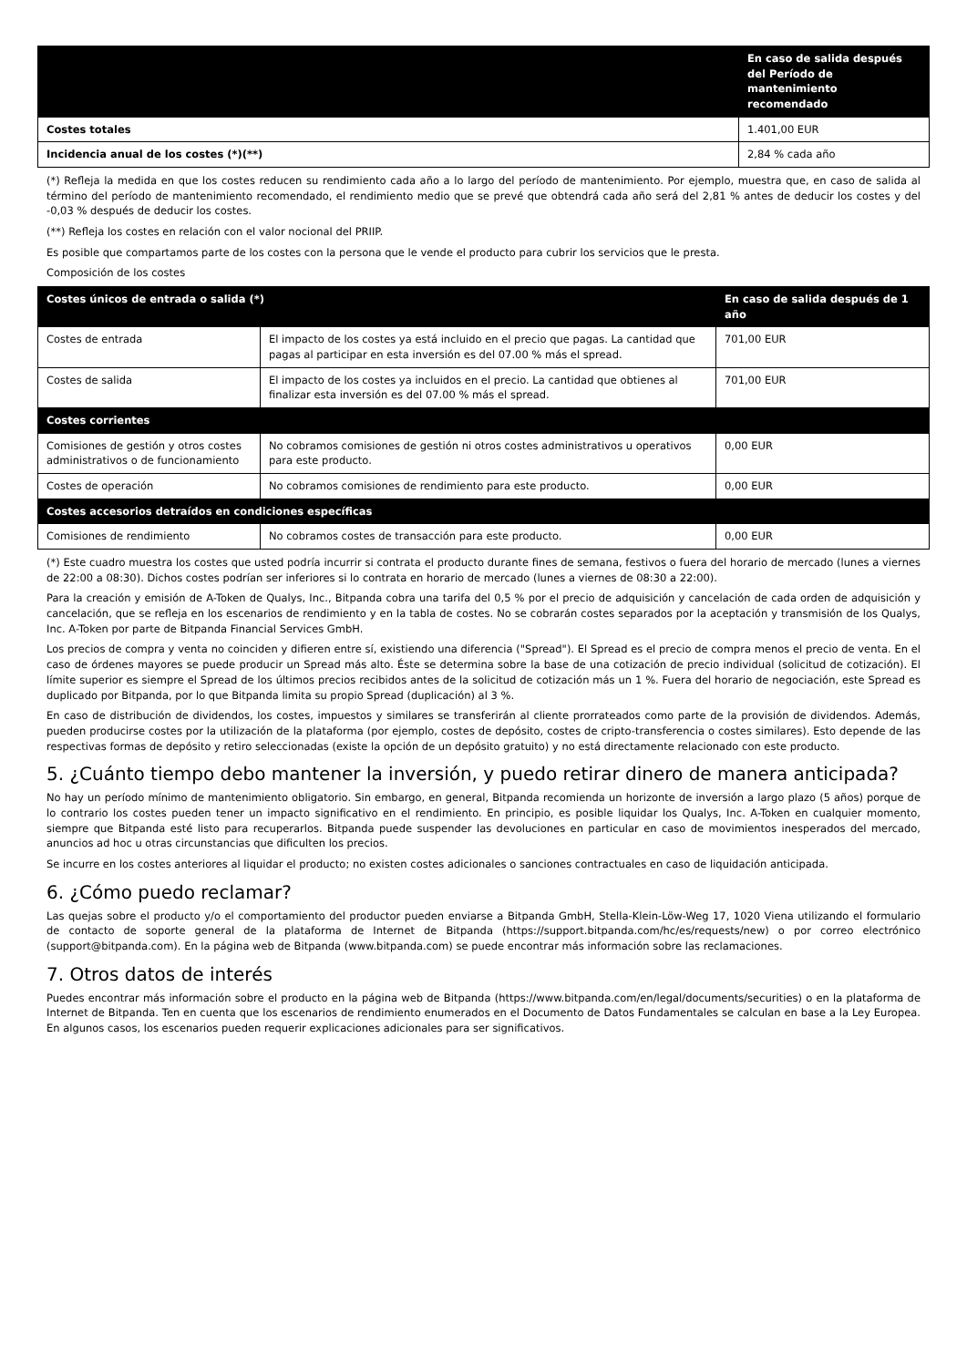| | En caso de salida después del Período de mantenimiento recomendado |
| --- | --- |
| Costes totales | 1.401,00 EUR |
| Incidencia anual de los costes (*)(**) | 2,84 % cada año |
(*) Refleja la medida en que los costes reducen su rendimiento cada año a lo largo del período de mantenimiento. Por ejemplo, muestra que, en caso de salida al término del período de mantenimiento recomendado, el rendimiento medio que se prevé que obtendrá cada año será del 2,81 % antes de deducir los costes y del -0,03 % después de deducir los costes.
(**) Refleja los costes en relación con el valor nocional del PRIIP.
Es posible que compartamos parte de los costes con la persona que le vende el producto para cubrir los servicios que le presta.
Composición de los costes
| Costes únicos de entrada o salida (*) | | En caso de salida después de 1 año |
| --- | --- | --- |
| Costes de entrada | El impacto de los costes ya está incluido en el precio que pagas. La cantidad que pagas al participar en esta inversión es del 07.00 % más el spread. | 701,00 EUR |
| Costes de salida | El impacto de los costes ya incluidos en el precio. La cantidad que obtienes al finalizar esta inversión es del 07.00 % más el spread. | 701,00 EUR |
| Costes corrientes | | |
| Comisiones de gestión y otros costes administrativos o de funcionamiento | No cobramos comisiones de gestión ni otros costes administrativos u operativos para este producto. | 0,00 EUR |
| Costes de operación | No cobramos comisiones de rendimiento para este producto. | 0,00 EUR |
| Costes accesorios detraídos en condiciones específicas | | |
| Comisiones de rendimiento | No cobramos costes de transacción para este producto. | 0,00 EUR |
(*) Este cuadro muestra los costes que usted podría incurrir si contrata el producto durante fines de semana, festivos o fuera del horario de mercado (lunes a viernes de 22:00 a 08:30). Dichos costes podrían ser inferiores si lo contrata en horario de mercado (lunes a viernes de 08:30 a 22:00).
Para la creación y emisión de A-Token de Qualys, Inc., Bitpanda cobra una tarifa del 0,5 % por el precio de adquisición y cancelación de cada orden de adquisición y cancelación, que se refleja en los escenarios de rendimiento y en la tabla de costes. No se cobrarán costes separados por la aceptación y transmisión de los Qualys, Inc. A-Token por parte de Bitpanda Financial Services GmbH.
Los precios de compra y venta no coinciden y difieren entre sí, existiendo una diferencia ("Spread"). El Spread es el precio de compra menos el precio de venta. En el caso de órdenes mayores se puede producir un Spread más alto. Éste se determina sobre la base de una cotización de precio individual (solicitud de cotización). El límite superior es siempre el Spread de los últimos precios recibidos antes de la solicitud de cotización más un 1 %. Fuera del horario de negociación, este Spread es duplicado por Bitpanda, por lo que Bitpanda limita su propio Spread (duplicación) al 3 %.
En caso de distribución de dividendos, los costes, impuestos y similares se transferirán al cliente prorrateados como parte de la provisión de dividendos. Además, pueden producirse costes por la utilización de la plataforma (por ejemplo, costes de depósito, costes de cripto-transferencia o costes similares). Esto depende de las respectivas formas de depósito y retiro seleccionadas (existe la opción de un depósito gratuito) y no está directamente relacionado con este producto.
5. ¿Cuánto tiempo debo mantener la inversión, y puedo retirar dinero de manera anticipada?
No hay un período mínimo de mantenimiento obligatorio. Sin embargo, en general, Bitpanda recomienda un horizonte de inversión a largo plazo (5 años) porque de lo contrario los costes pueden tener un impacto significativo en el rendimiento. En principio, es posible liquidar los Qualys, Inc. A-Token en cualquier momento, siempre que Bitpanda esté listo para recuperarlos. Bitpanda puede suspender las devoluciones en particular en caso de movimientos inesperados del mercado, anuncios ad hoc u otras circunstancias que dificulten los precios.
Se incurre en los costes anteriores al liquidar el producto; no existen costes adicionales o sanciones contractuales en caso de liquidación anticipada.
6. ¿Cómo puedo reclamar?
Las quejas sobre el producto y/o el comportamiento del productor pueden enviarse a Bitpanda GmbH, Stella-Klein-Löw-Weg 17, 1020 Viena utilizando el formulario de contacto de soporte general de la plataforma de Internet de Bitpanda (https://support.bitpanda.com/hc/es/requests/new) o por correo electrónico (support@bitpanda.com). En la página web de Bitpanda (www.bitpanda.com) se puede encontrar más información sobre las reclamaciones.
7. Otros datos de interés
Puedes encontrar más información sobre el producto en la página web de Bitpanda (https://www.bitpanda.com/en/legal/documents/securities) o en la plataforma de Internet de Bitpanda. Ten en cuenta que los escenarios de rendimiento enumerados en el Documento de Datos Fundamentales se calculan en base a la Ley Europea. En algunos casos, los escenarios pueden requerir explicaciones adicionales para ser significativos.